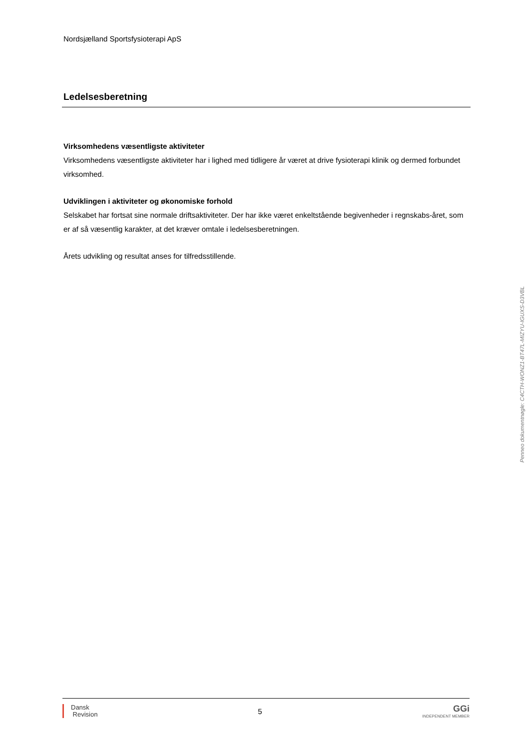Nordsjælland Sportsfysioterapi ApS
Ledelsesberetning
Virksomhedens væsentligste aktiviteter
Virksomhedens væsentligste aktiviteter har i lighed med tidligere år været at drive fysioterapi klinik og dermed forbundet virksomhed.
Udviklingen i aktiviteter og økonomiske forhold
Selskabet har fortsat sine normale driftsaktiviteter. Der har ikke været enkeltstående begivenheder i regnskabs-året, som er af så væsentlig karakter, at det kræver omtale i ledelsesberetningen.
Årets udvikling og resultat anses for tilfredsstillende.
Penneo dokumentnøgle: C4CTH-WONZ1-BT47L-MIZYU-IGUXS-D3VBL
Dansk
Revision
5
GGi
INDEPENDENT MEMBER